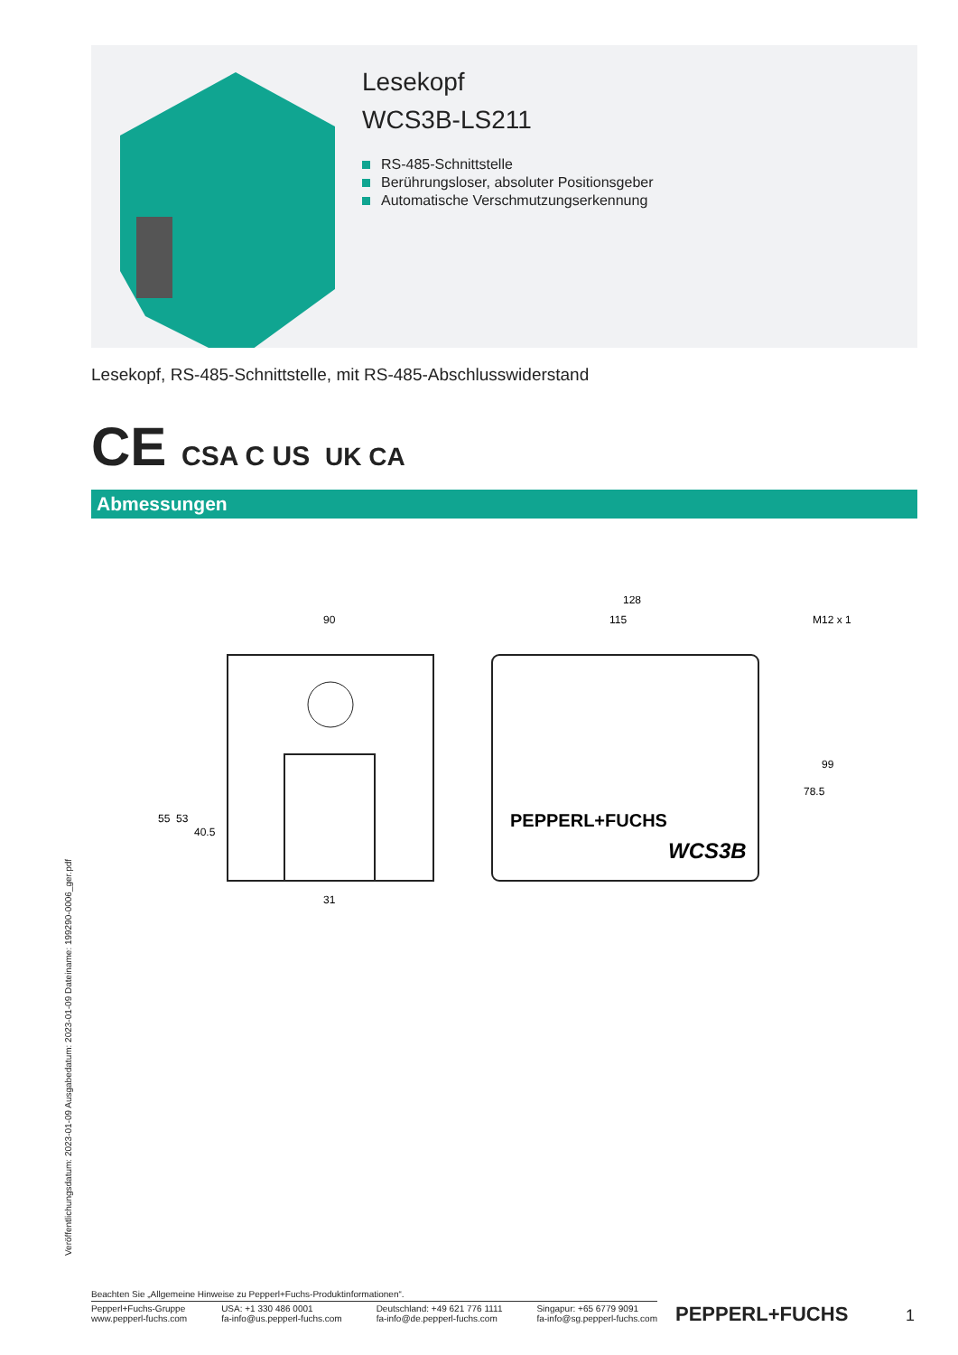Lesekopf
WCS3B-LS211
RS-485-Schnittstelle
Berührungsloser, absoluter Positionsgeber
Automatische Verschmutzungserkennung
Lesekopf, RS-485-Schnittstelle, mit RS-485-Abschlusswiderstand
CE CSA C US UK CA
Abmessungen
90
31
55
53
40.5
128
115
M12 x 1
78.5
99
PEPPERL+FUCHS
WCS3B
Veröffentlichungsdatum: 2023-01-09 Ausgabedatum: 2023-01-09 Dateiname: 199290-0006_ger.pdf
Beachten Sie „Allgemeine Hinweise zu Pepperl+Fuchs-Produktinformationen“.
Pepperl+Fuchs-Gruppe
www.pepperl-fuchs.com
USA: +1 330 486 0001
fa-info@us.pepperl-fuchs.com
Deutschland: +49 621 776 1111
fa-info@de.pepperl-fuchs.com
Singapur: +65 6779 9091
fa-info@sg.pepperl-fuchs.com
PEPPERL+FUCHS 1